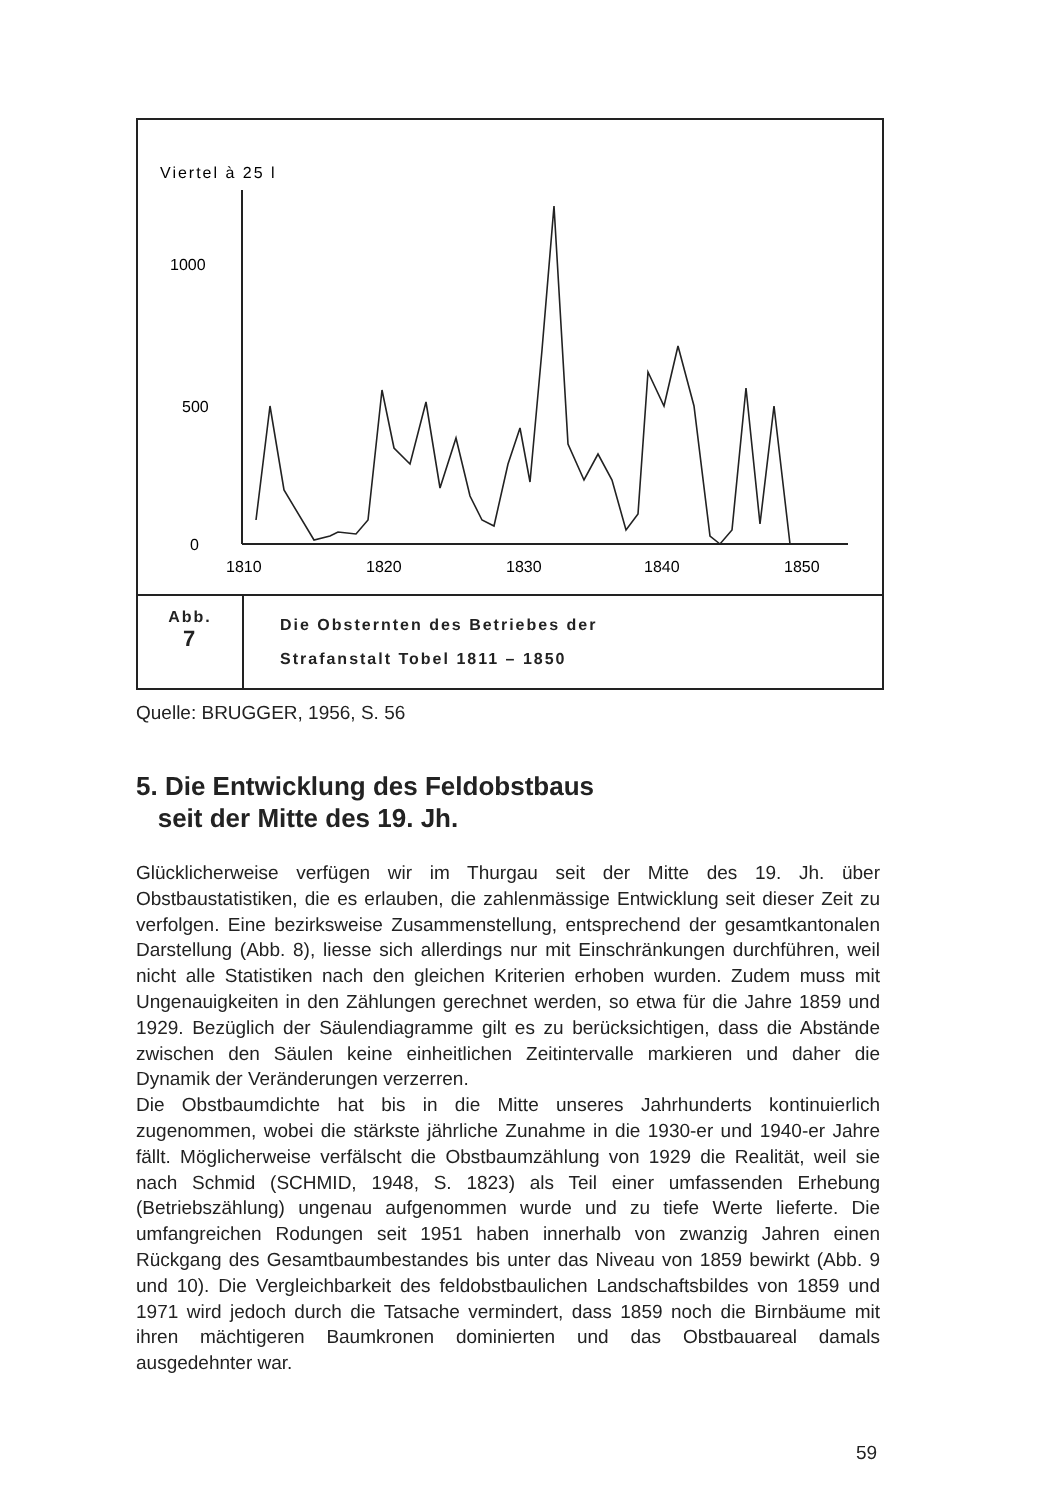Viertel à 25 l
1000
500
0
1810
1820
1830
1840
1850
Abb.
7
Die Obsternten des Betriebes der
Strafanstalt Tobel 1811 – 1850
Quelle: BRUGGER, 1956, S. 56
5. Die Entwicklung des Feldobstbaus
seit der Mitte des 19. Jh.
Glücklicherweise verfügen wir im Thurgau seit der Mitte des 19. Jh. über Obstbaustatistiken, die es erlauben, die zahlenmässige Entwicklung seit dieser Zeit zu verfolgen. Eine bezirksweise Zusammenstellung, entsprechend der gesamtkantonalen Darstellung (Abb. 8), liesse sich allerdings nur mit Einschränkungen durchführen, weil nicht alle Statistiken nach den gleichen Kriterien erhoben wurden. Zudem muss mit Ungenauigkeiten in den Zählungen gerechnet werden, so etwa für die Jahre 1859 und 1929. Bezüglich der Säulendiagramme gilt es zu berücksichtigen, dass die Abstände zwischen den Säulen keine einheitlichen Zeitintervalle markieren und daher die Dynamik der Veränderungen verzerren.
Die Obstbaumdichte hat bis in die Mitte unseres Jahrhunderts kontinuierlich zugenommen, wobei die stärkste jährliche Zunahme in die 1930-er und 1940-er Jahre fällt. Möglicherweise verfälscht die Obstbaumzählung von 1929 die Realität, weil sie nach Schmid (SCHMID, 1948, S. 1823) als Teil einer umfassenden Erhebung (Betriebszählung) ungenau aufgenommen wurde und zu tiefe Werte lieferte. Die umfangreichen Rodungen seit 1951 haben innerhalb von zwanzig Jahren einen Rückgang des Gesamtbaumbestandes bis unter das Niveau von 1859 bewirkt (Abb. 9 und 10). Die Vergleichbarkeit des feldobstbaulichen Landschaftsbildes von 1859 und 1971 wird jedoch durch die Tatsache vermindert, dass 1859 noch die Birnbäume mit ihren mächtigeren Baumkronen dominierten und das Obstbauareal damals ausgedehnter war.
59